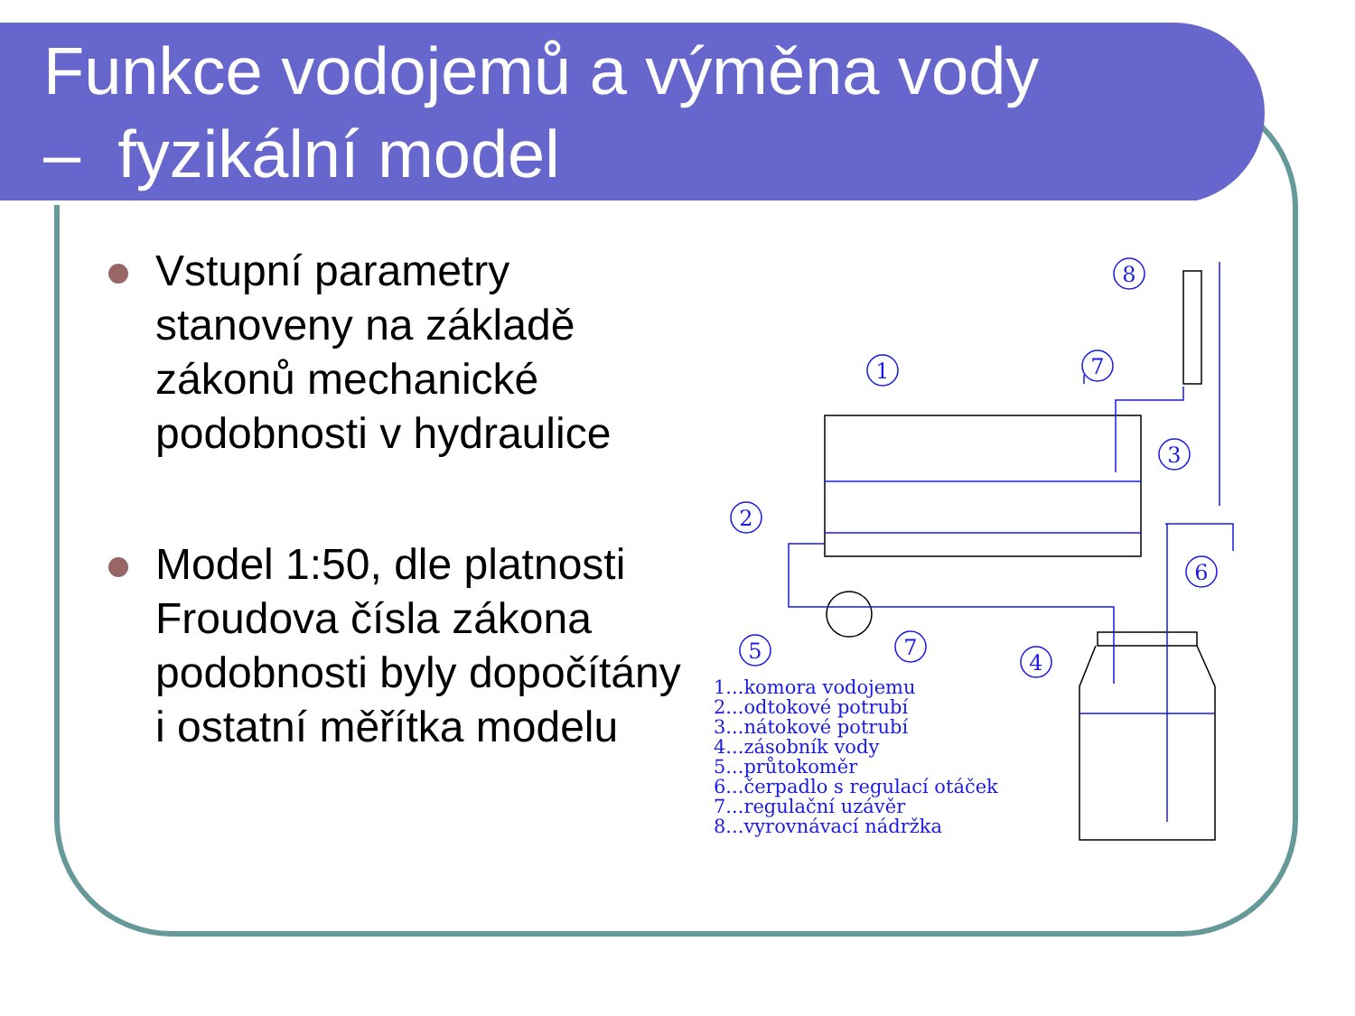Funkce vodojemů a výměna vody
– fyzikální model
Vstupní parametry stanoveny na základě zákonů mechanické podobnosti v hydraulice
Model 1:50, dle platnosti Froudova čísla zákona podobnosti byly dopočítány i ostatní měřítka modelu
8
1
7
3
2
6
5
7
4
1...komora vodojemu
2...odtokové potrubí
3...nátokové potrubí
4...zásobník vody
5...průtokoměr
6...čerpadlo s regulací otáček
7...regulační uzávěr
8...vyrovnávací nádržka